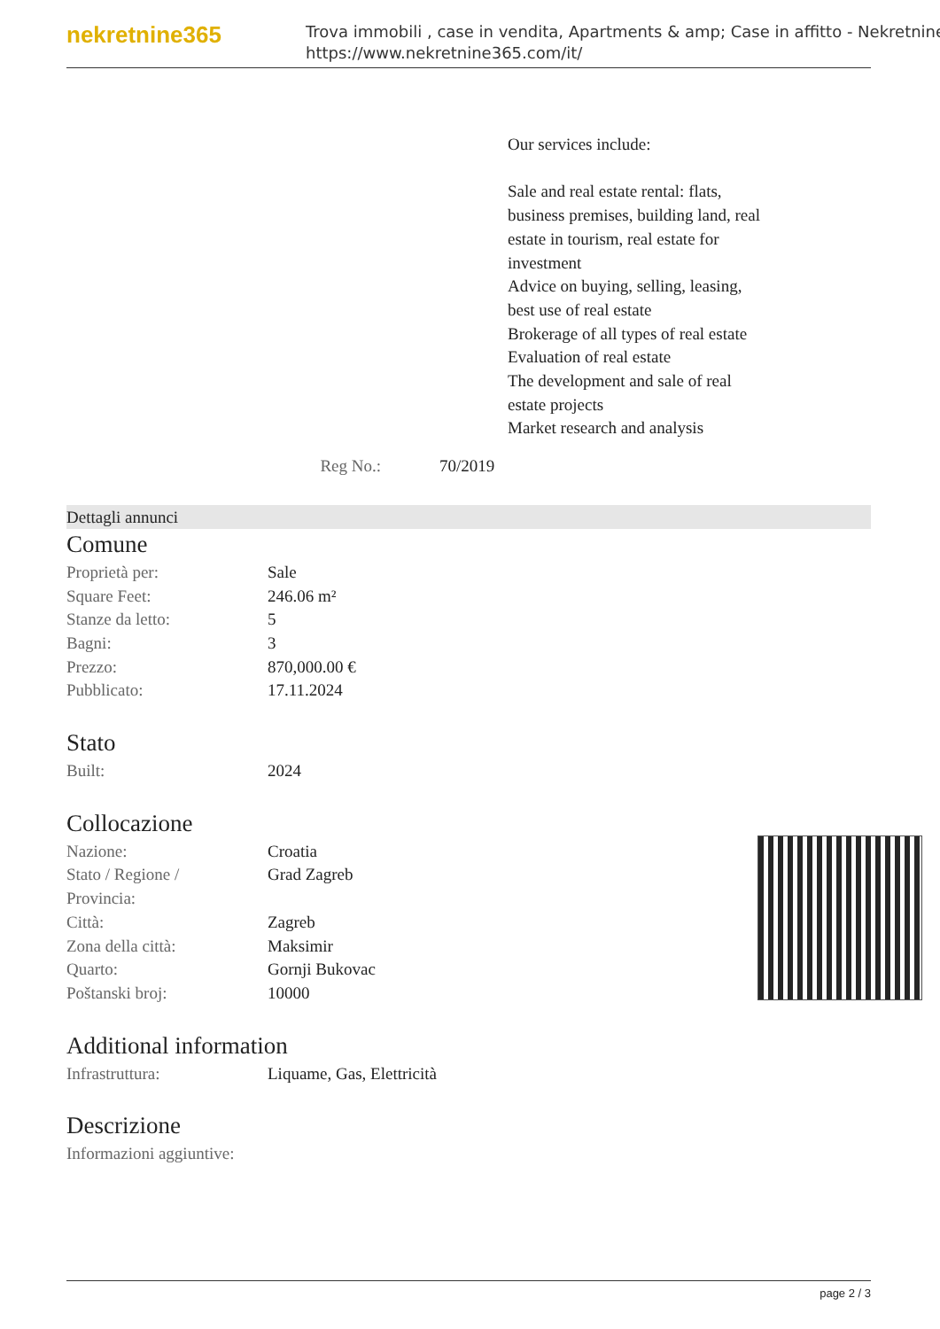nekretnine365
Trova immobili , case in vendita, Apartments & amp; Case in affitto - Nekretnine
https://www.nekretnine365.com/it/
Our services include:
Sale and real estate rental: flats, business premises, building land, real estate in tourism, real estate for investment
Advice on buying, selling, leasing, best use of real estate
Brokerage of all types of real estate
Evaluation of real estate
The development and sale of real estate projects
Market research and analysis
Reg No.: 70/2019
Dettagli annunci
Comune
| Proprietà per: | Sale |
| Square Feet: | 246.06 m² |
| Stanze da letto: | 5 |
| Bagni: | 3 |
| Prezzo: | 870,000.00 € |
| Pubblicato: | 17.11.2024 |
Stato
| Built: | 2024 |
Collocazione
| Nazione: | Croatia |
| Stato / Regione / Provincia: | Grad Zagreb |
| Città: | Zagreb |
| Zona della città: | Maksimir |
| Quarto: | Gornji Bukovac |
| Poštanski broj: | 10000 |
Additional information
| Infrastruttura: | Liquame, Gas, Elettricità |
Descrizione
| Informazioni aggiuntive: | |
page 2 / 3